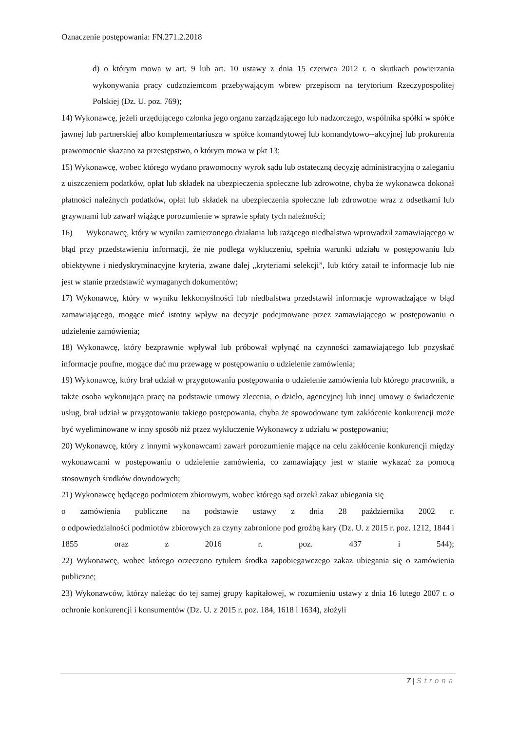Oznaczenie postępowania: FN.271.2.2018
d) o którym mowa w art. 9 lub art. 10 ustawy z dnia 15 czerwca 2012 r. o skutkach powierzania wykonywania pracy cudzoziemcom przebywającym wbrew przepisom na terytorium Rzeczypospolitej Polskiej (Dz. U. poz. 769);
14) Wykonawcę, jeżeli urzędującego członka jego organu zarządzającego lub nadzorczego, wspólnika spółki w spółce jawnej lub partnerskiej albo komplementariusza w spółce komandytowej lub komandytowo--akcyjnej lub prokurenta prawomocnie skazano za przestępstwo, o którym mowa w pkt 13;
15) Wykonawcę, wobec którego wydano prawomocny wyrok sądu lub ostateczną decyzję administracyjną o zaleganiu z uiszczeniem podatków, opłat lub składek na ubezpieczenia społeczne lub zdrowotne, chyba że wykonawca dokonał płatności należnych podatków, opłat lub składek na ubezpieczenia społeczne lub zdrowotne wraz z odsetkami lub grzywnami lub zawarł wiążące porozumienie w sprawie spłaty tych należności;
16) Wykonawcę, który w wyniku zamierzonego działania lub rażącego niedbalstwa wprowadził zamawiającego w błąd przy przedstawieniu informacji, że nie podlega wykluczeniu, spełnia warunki udziału w postępowaniu lub obiektywne i niedyskryminacyjne kryteria, zwane dalej „kryteriami selekcji”, lub który zataił te informacje lub nie jest w stanie przedstawić wymaganych dokumentów;
17) Wykonawcę, który w wyniku lekkomyślności lub niedbalstwa przedstawił informacje wprowadzające w błąd zamawiającego, mogące mieć istotny wpływ na decyzje podejmowane przez zamawiającego w postępowaniu o udzielenie zamówienia;
18) Wykonawcę, który bezprawnie wpływał lub próbował wpłynąć na czynności zamawiającego lub pozyskać informacje poufne, mogące dać mu przewagę w postępowaniu o udzielenie zamówienia;
19) Wykonawcę, który brał udział w przygotowaniu postępowania o udzielenie zamówienia lub którego pracownik, a także osoba wykonująca pracę na podstawie umowy zlecenia, o dzieło, agencyjnej lub innej umowy o świadczenie usług, brał udział w przygotowaniu takiego postępowania, chyba że spowodowane tym zakłócenie konkurencji może być wyeliminowane w inny sposób niż przez wykluczenie Wykonawcy z udziału w postępowaniu;
20) Wykonawcę, który z innymi wykonawcami zawarł porozumienie mające na celu zakłócenie konkurencji między wykonawcami w postępowaniu o udzielenie zamówienia, co zamawiający jest w stanie wykazać za pomocą stosownych środków dowodowych;
21) Wykonawcę będącego podmiotem zbiorowym, wobec którego sąd orzekł zakaz ubiegania się
o zamówienia publiczne na podstawie ustawy z dnia 28 października 2002 r.
o odpowiedzialności podmiotów zbiorowych za czyny zabronione pod groźbą kary (Dz. U. z 2015 r. poz. 1212, 1844 i 1855 oraz z 2016 r. poz. 437 i 544);
22) Wykonawcę, wobec którego orzeczono tytułem środka zapobiegawczego zakaz ubiegania się o zamówienia publiczne;
23) Wykonawców, którzy należąc do tej samej grupy kapitałowej, w rozumieniu ustawy z dnia 16 lutego 2007 r. o ochronie konkurencji i konsumentów (Dz. U. z 2015 r. poz. 184, 1618 i 1634), złożyli
7 | Strona